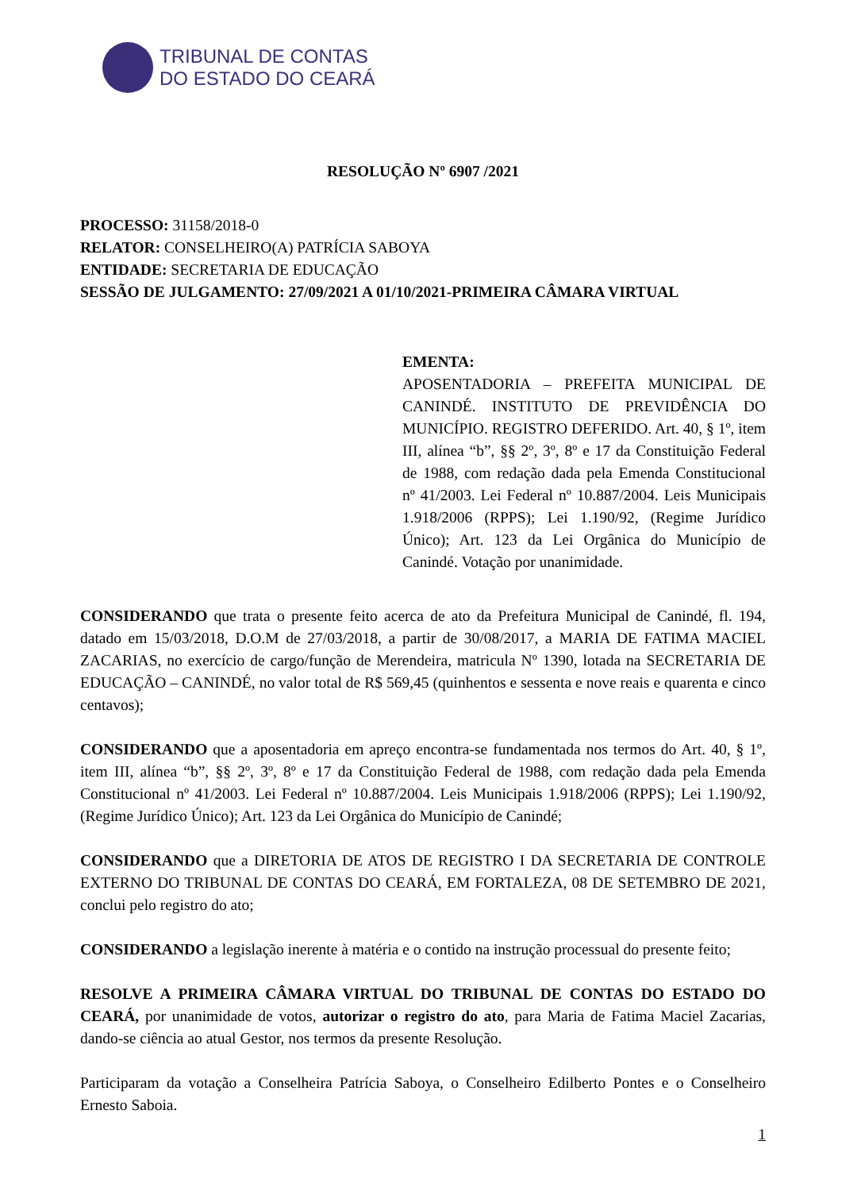TRIBUNAL DE CONTAS
DO ESTADO DO CEARÁ
RESOLUÇÃO Nº 6907 /2021
PROCESSO: 31158/2018-0
RELATOR: CONSELHEIRO(A) PATRÍCIA SABOYA
ENTIDADE: SECRETARIA DE EDUCAÇÃO
SESSÃO DE JULGAMENTO: 27/09/2021 A 01/10/2021-PRIMEIRA CÂMARA VIRTUAL
EMENTA:
APOSENTADORIA – PREFEITA MUNICIPAL DE CANINDÉ. INSTITUTO DE PREVIDÊNCIA DO MUNICÍPIO. REGISTRO DEFERIDO. Art. 40, § 1º, item III, alínea “b”, §§ 2º, 3º, 8º e 17 da Constituição Federal de 1988, com redação dada pela Emenda Constitucional nº 41/2003. Lei Federal nº 10.887/2004. Leis Municipais 1.918/2006 (RPPS); Lei 1.190/92, (Regime Jurídico Único); Art. 123 da Lei Orgânica do Município de Canindé. Votação por unanimidade.
CONSIDERANDO que trata o presente feito acerca de ato da Prefeitura Municipal de Canindé, fl. 194, datado em 15/03/2018, D.O.M de 27/03/2018, a partir de 30/08/2017, a MARIA DE FATIMA MACIEL ZACARIAS, no exercício de cargo/função de Merendeira, matricula Nº 1390, lotada na SECRETARIA DE EDUCAÇÃO – CANINDÉ, no valor total de R$ 569,45 (quinhentos e sessenta e nove reais e quarenta e cinco centavos);
CONSIDERANDO que a aposentadoria em apreço encontra-se fundamentada nos termos do Art. 40, § 1º, item III, alínea “b”, §§ 2º, 3º, 8º e 17 da Constituição Federal de 1988, com redação dada pela Emenda Constitucional nº 41/2003. Lei Federal nº 10.887/2004. Leis Municipais 1.918/2006 (RPPS); Lei 1.190/92, (Regime Jurídico Único); Art. 123 da Lei Orgânica do Município de Canindé;
CONSIDERANDO que a DIRETORIA DE ATOS DE REGISTRO I DA SECRETARIA DE CONTROLE EXTERNO DO TRIBUNAL DE CONTAS DO CEARÁ, EM FORTALEZA, 08 DE SETEMBRO DE 2021, conclui pelo registro do ato;
CONSIDERANDO a legislação inerente à matéria e o contido na instrução processual do presente feito;
RESOLVE A PRIMEIRA CÂMARA VIRTUAL DO TRIBUNAL DE CONTAS DO ESTADO DO CEARÁ, por unanimidade de votos, autorizar o registro do ato, para Maria de Fatima Maciel Zacarias, dando-se ciência ao atual Gestor, nos termos da presente Resolução.
Participaram da votação a Conselheira Patrícia Saboya, o Conselheiro Edilberto Pontes e o Conselheiro Ernesto Saboia.
1